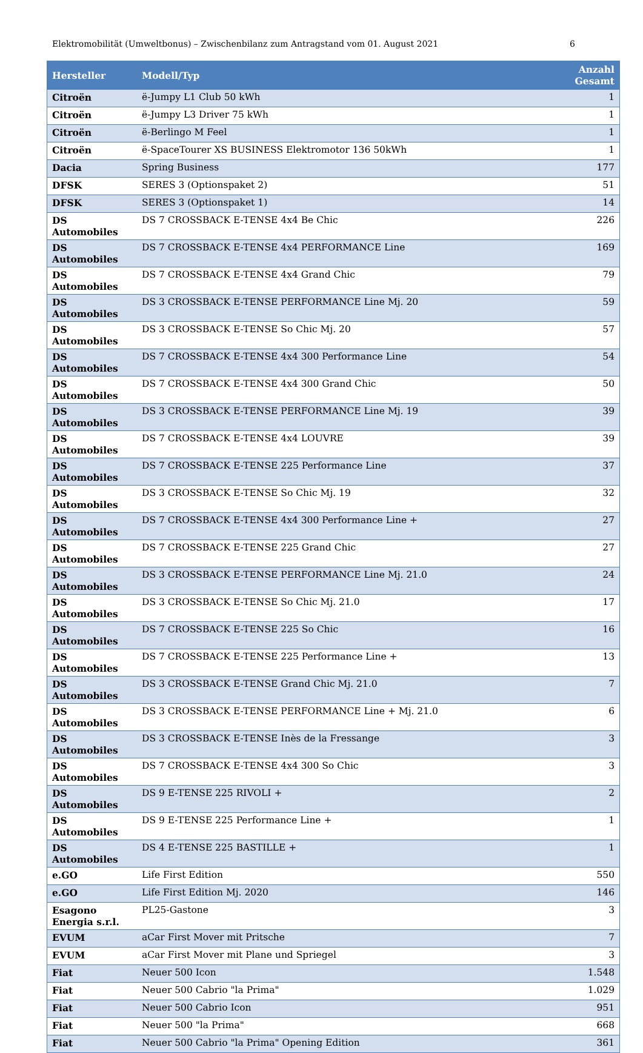Elektromobilität (Umweltbonus) – Zwischenbilanz zum Antragstand vom 01. August 2021 6
| Hersteller | Modell/Typ | Anzahl Gesamt |
| --- | --- | --- |
| Citroën | ë-Jumpy L1 Club 50 kWh | 1 |
| Citroën | ë-Jumpy L3 Driver 75 kWh | 1 |
| Citroën | ë-Berlingo M Feel | 1 |
| Citroën | ë-SpaceTourer XS BUSINESS Elektromotor 136 50kWh | 1 |
| Dacia | Spring Business | 177 |
| DFSK | SERES 3 (Optionspaket 2) | 51 |
| DFSK | SERES 3 (Optionspaket 1) | 14 |
| DS Automobiles | DS 7 CROSSBACK E-TENSE 4x4 Be Chic | 226 |
| DS Automobiles | DS 7 CROSSBACK E-TENSE 4x4 PERFORMANCE Line | 169 |
| DS Automobiles | DS 7 CROSSBACK E-TENSE 4x4 Grand Chic | 79 |
| DS Automobiles | DS 3 CROSSBACK E-TENSE PERFORMANCE Line Mj. 20 | 59 |
| DS Automobiles | DS 3 CROSSBACK E-TENSE So Chic Mj. 20 | 57 |
| DS Automobiles | DS 7 CROSSBACK E-TENSE 4x4 300 Performance Line | 54 |
| DS Automobiles | DS 7 CROSSBACK E-TENSE 4x4 300 Grand Chic | 50 |
| DS Automobiles | DS 3 CROSSBACK E-TENSE PERFORMANCE Line Mj. 19 | 39 |
| DS Automobiles | DS 7 CROSSBACK E-TENSE 4x4 LOUVRE | 39 |
| DS Automobiles | DS 7 CROSSBACK E-TENSE 225 Performance Line | 37 |
| DS Automobiles | DS 3 CROSSBACK E-TENSE So Chic Mj. 19 | 32 |
| DS Automobiles | DS 7 CROSSBACK E-TENSE 4x4 300 Performance Line + | 27 |
| DS Automobiles | DS 7 CROSSBACK E-TENSE 225 Grand Chic | 27 |
| DS Automobiles | DS 3 CROSSBACK E-TENSE PERFORMANCE Line Mj. 21.0 | 24 |
| DS Automobiles | DS 3 CROSSBACK E-TENSE So Chic Mj. 21.0 | 17 |
| DS Automobiles | DS 7 CROSSBACK E-TENSE 225 So Chic | 16 |
| DS Automobiles | DS 7 CROSSBACK E-TENSE 225 Performance Line + | 13 |
| DS Automobiles | DS 3 CROSSBACK E-TENSE Grand Chic Mj. 21.0 | 7 |
| DS Automobiles | DS 3 CROSSBACK E-TENSE PERFORMANCE Line + Mj. 21.0 | 6 |
| DS Automobiles | DS 3 CROSSBACK E-TENSE Inès de la Fressange | 3 |
| DS Automobiles | DS 7 CROSSBACK E-TENSE 4x4 300 So Chic | 3 |
| DS Automobiles | DS 9 E-TENSE 225 RIVOLI + | 2 |
| DS Automobiles | DS 9 E-TENSE 225 Performance Line + | 1 |
| DS Automobiles | DS 4 E-TENSE 225 BASTILLE + | 1 |
| e.GO | Life First Edition | 550 |
| e.GO | Life First Edition Mj. 2020 | 146 |
| Esagono Energia s.r.l. | PL25-Gastone | 3 |
| EVUM | aCar First Mover mit Pritsche | 7 |
| EVUM | aCar First Mover mit Plane und Spriegel | 3 |
| Fiat | Neuer 500 Icon | 1.548 |
| Fiat | Neuer 500 Cabrio "la Prima" | 1.029 |
| Fiat | Neuer 500 Cabrio Icon | 951 |
| Fiat | Neuer 500 "la Prima" | 668 |
| Fiat | Neuer 500 Cabrio "la Prima" Opening Edition | 361 |